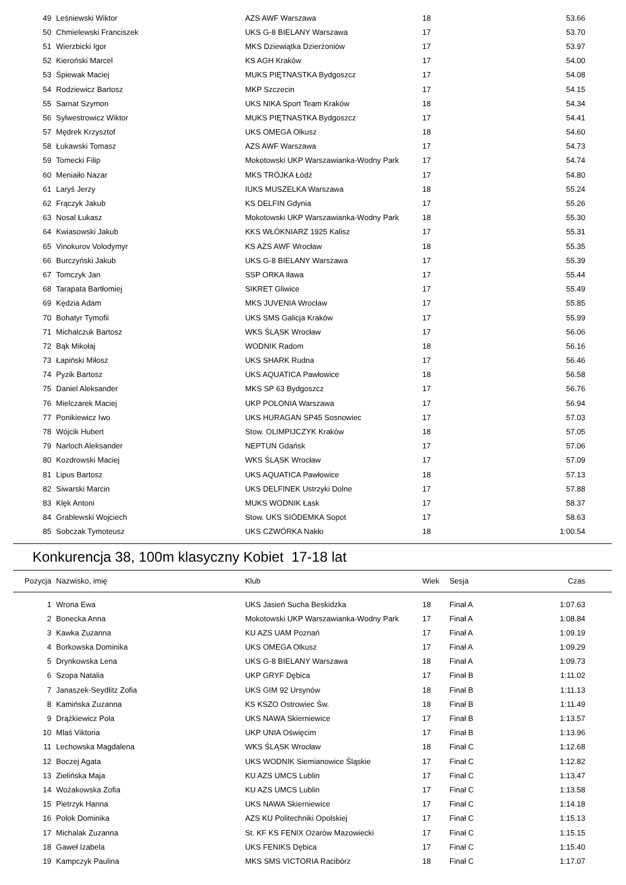| 49 | Leśniewski Wiktor | AZS AWF Warszawa | 18 | | 53.66 |
| 50 | Chmielewski Franciszek | UKS G-8 BIELANY Warszawa | 17 | | 53.70 |
| 51 | Wierzbicki Igor | MKS Dziewiątka Dzierżoniów | 17 | | 53.97 |
| 52 | Kieroński Marcel | KS AGH Kraków | 17 | | 54.00 |
| 53 | Śpiewak Maciej | MUKS PIĘTNASTKA Bydgoszcz | 17 | | 54.08 |
| 54 | Rodziewicz Bartosz | MKP Szczecin | 17 | | 54.15 |
| 55 | Sarnat Szymon | UKS NIKA Sport Team Kraków | 18 | | 54.34 |
| 56 | Sylwestrowicz Wiktor | MUKS PIĘTNASTKA Bydgoszcz | 17 | | 54.41 |
| 57 | Mędrek Krzysztof | UKS OMEGA Olkusz | 18 | | 54.60 |
| 58 | Łukawski Tomasz | AZS AWF Warszawa | 17 | | 54.73 |
| 59 | Tomecki Filip | Mokotowski UKP Warszawianka-Wodny Park | 17 | | 54.74 |
| 60 | Meniaiło Nazar | MKS TRÓJKA Łódź | 17 | | 54.80 |
| 61 | Laryś Jerzy | IUKS MUSZELKA Warszawa | 18 | | 55.24 |
| 62 | Frączyk Jakub | KS DELFIN Gdynia | 17 | | 55.26 |
| 63 | Nosal Łukasz | Mokotowski UKP Warszawianka-Wodny Park | 18 | | 55.30 |
| 64 | Kwiasowski Jakub | KKS WŁÓKNIARZ 1925 Kalisz | 17 | | 55.31 |
| 65 | Vinokurov Volodymyr | KS AZS AWF Wrocław | 18 | | 55.35 |
| 66 | Burczyński Jakub | UKS G-8 BIELANY Warszawa | 17 | | 55.39 |
| 67 | Tomczyk Jan | SSP ORKA Iława | 17 | | 55.44 |
| 68 | Tarapata Bartłomiej | SIKRET Gliwice | 17 | | 55.49 |
| 69 | Kędzia Adam | MKS JUVENIA Wrocław | 17 | | 55.85 |
| 70 | Bohatyr Tymofii | UKS SMS Galicja Kraków | 17 | | 55.99 |
| 71 | Michalczuk Bartosz | WKS ŚLĄSK Wrocław | 17 | | 56.06 |
| 72 | Bąk Mikołaj | WODNIK Radom | 18 | | 56.16 |
| 73 | Łapiński Miłosz | UKS SHARK Rudna | 17 | | 56.46 |
| 74 | Pyzik Bartosz | UKS AQUATICA Pawłowice | 18 | | 56.58 |
| 75 | Daniel Aleksander | MKS SP 63 Bydgoszcz | 17 | | 56.76 |
| 76 | Mielczarek Maciej | UKP POLONIA Warszawa | 17 | | 56.94 |
| 77 | Ponikiewicz Iwo | UKS HURAGAN SP45 Sosnowiec | 17 | | 57.03 |
| 78 | Wójcik Hubert | Stow. OLIMPIJCZYK Kraków | 18 | | 57.05 |
| 79 | Narloch Aleksander | NEPTUN Gdańsk | 17 | | 57.06 |
| 80 | Kozdrowski Maciej | WKS ŚLĄSK Wrocław | 17 | | 57.09 |
| 81 | Lipus Bartosz | UKS AQUATICA Pawłowice | 18 | | 57.13 |
| 82 | Siwarski Marcin | UKS DELFINEK Ustrzyki Dolne | 17 | | 57.88 |
| 83 | Klęk Antoni | MUKS WODNIK Łask | 17 | | 58.37 |
| 84 | Grablewski Wojciech | Stow. UKS SIÓDEMKA Sopot | 17 | | 58.63 |
| 85 | Sobczak Tymoteusz | UKS CZWÓRKA Nakło | 18 | | 1:00.54 |
Konkurencja 38, 100m klasyczny Kobiet 17-18 lat
| Pozycja | Nazwisko, imię | Klub | Wiek | Sesja | Czas |
| --- | --- | --- | --- | --- | --- |
| 1 | Wrona Ewa | UKS Jasień Sucha Beskidzka | 18 | Finał A | 1:07.63 |
| 2 | Bonecka Anna | Mokotowski UKP Warszawianka-Wodny Park | 17 | Finał A | 1:08.84 |
| 3 | Kawka Zuzanna | KU AZS UAM Poznań | 17 | Finał A | 1:09.19 |
| 4 | Borkowska Dominika | UKS OMEGA Olkusz | 17 | Finał A | 1:09.29 |
| 5 | Drynkowska Lena | UKS G-8 BIELANY Warszawa | 18 | Finał A | 1:09.73 |
| 6 | Szopa Natalia | UKP GRYF Dębica | 17 | Finał B | 1:11.02 |
| 7 | Janaszek-Seydlitz Zofia | UKS GIM 92 Ursynów | 18 | Finał B | 1:11.13 |
| 8 | Kamińska Zuzanna | KS KSZO Ostrowiec Św. | 18 | Finał B | 1:11.49 |
| 9 | Drążkiewicz Pola | UKS NAWA Skierniewice | 17 | Finał B | 1:13.57 |
| 10 | Mlaś Viktoria | UKP UNIA Oświęcim | 17 | Finał B | 1:13.96 |
| 11 | Lechowska Magdalena | WKS ŚLĄSK Wrocław | 18 | Finał C | 1:12.68 |
| 12 | Boczej Agata | UKS WODNIK Siemianowice Śląskie | 17 | Finał C | 1:12.82 |
| 13 | Zielińska Maja | KU AZS UMCS Lublin | 17 | Finał C | 1:13.47 |
| 14 | Wożakowska Zofia | KU AZS UMCS Lublin | 17 | Finał C | 1:13.58 |
| 15 | Pietrzyk Hanna | UKS NAWA Skierniewice | 17 | Finał C | 1:14.18 |
| 16 | Polok Dominika | AZS KU Politechniki Opolskiej | 17 | Finał C | 1:15.13 |
| 17 | Michalak Zuzanna | St. KF KS FENIX Ożarów Mazowiecki | 17 | Finał C | 1:15.15 |
| 18 | Gaweł Izabela | UKS FENIKS Dębica | 17 | Finał C | 1:15.40 |
| 19 | Kampczyk Paulina | MKS SMS VICTORIA Racibórz | 18 | Finał C | 1:17.07 |